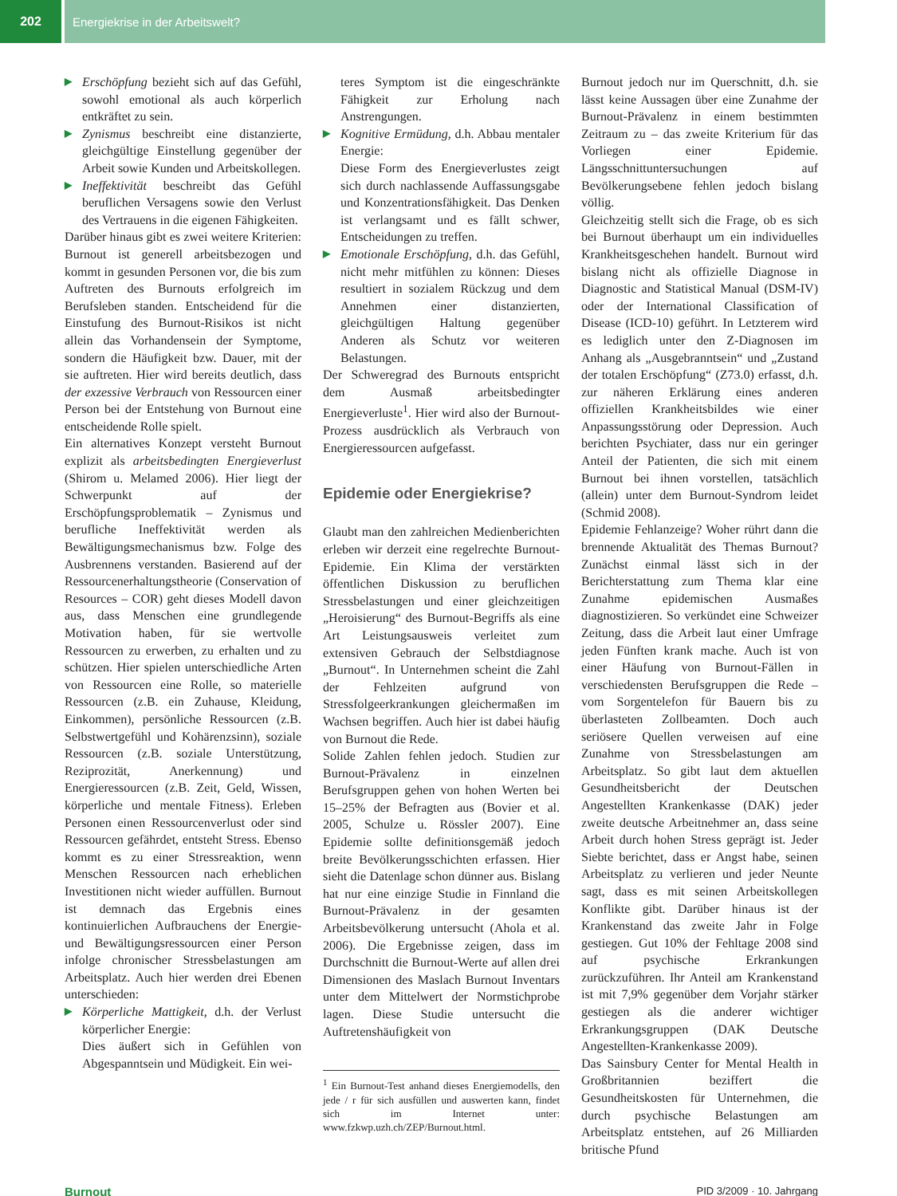202 Energiekrise in der Arbeitswelt?
▶ Erschöpfung bezieht sich auf das Gefühl, sowohl emotional als auch körperlich entkräftet zu sein.
▶ Zynismus beschreibt eine distanzierte, gleichgültige Einstellung gegenüber der Arbeit sowie Kunden und Arbeitskollegen.
▶ Ineffektivität beschreibt das Gefühl beruflichen Versagens sowie den Verlust des Vertrauens in die eigenen Fähigkeiten.
Darüber hinaus gibt es zwei weitere Kriterien: Burnout ist generell arbeitsbezogen und kommt in gesunden Personen vor, die bis zum Auftreten des Burnouts erfolgreich im Berufsleben standen. Entscheidend für die Einstufung des Burnout-Risikos ist nicht allein das Vorhandensein der Symptome, sondern die Häufigkeit bzw. Dauer, mit der sie auftreten. Hier wird bereits deutlich, dass der exzessive Verbrauch von Ressourcen einer Person bei der Entstehung von Burnout eine entscheidende Rolle spielt.
Ein alternatives Konzept versteht Burnout explizit als arbeitsbedingten Energieverlust (Shirom u. Melamed 2006). Hier liegt der Schwerpunkt auf der Erschöpfungsproblematik – Zynismus und berufliche Ineffektivität werden als Bewältigungsmechanismus bzw. Folge des Ausbrennens verstanden. Basierend auf der Ressourcenerhaltungstheorie (Conservation of Resources – COR) geht dieses Modell davon aus, dass Menschen eine grundlegende Motivation haben, für sie wertvolle Ressourcen zu erwerben, zu erhalten und zu schützen. Hier spielen unterschiedliche Arten von Ressourcen eine Rolle, so materielle Ressourcen (z.B. ein Zuhause, Kleidung, Einkommen), persönliche Ressourcen (z.B. Selbstwertgefühl und Kohärenzsinn), soziale Ressourcen (z.B. soziale Unterstützung, Reziprozität, Anerkennung) und Energieressourcen (z.B. Zeit, Geld, Wissen, körperliche und mentale Fitness). Erleben Personen einen Ressourcenverlust oder sind Ressourcen gefährdet, entsteht Stress. Ebenso kommt es zu einer Stressreaktion, wenn Menschen Ressourcen nach erheblichen Investitionen nicht wieder auffüllen. Burnout ist demnach das Ergebnis eines kontinuierlichen Aufbrauchens der Energie-und Bewältigungsressourcen einer Person infolge chronischer Stressbelastungen am Arbeitsplatz. Auch hier werden drei Ebenen unterschieden:
▶ Körperliche Mattigkeit, d.h. der Verlust körperlicher Energie:
Dies äußert sich in Gefühlen von Abgespanntsein und Müdigkeit. Ein wei-
teres Symptom ist die eingeschränkte Fähigkeit zur Erholung nach Anstrengungen.
▶ Kognitive Ermüdung, d.h. Abbau mentaler Energie:
Diese Form des Energieverlustes zeigt sich durch nachlassende Auffassungsgabe und Konzentrationsfähigkeit. Das Denken ist verlangsamt und es fällt schwer, Entscheidungen zu treffen.
▶ Emotionale Erschöpfung, d.h. das Gefühl, nicht mehr mitfühlen zu können: Dieses resultiert in sozialem Rückzug und dem Annehmen einer distanzierten, gleichgültigen Haltung gegenüber Anderen als Schutz vor weiteren Belastungen.
Der Schweregrad des Burnouts entspricht dem Ausmaß arbeitsbedingter Energieverluste<sup>1</sup>. Hier wird also der Burnout-Prozess ausdrücklich als Verbrauch von Energieressourcen aufgefasst.
Epidemie oder Energiekrise?
Glaubt man den zahlreichen Medienberichten erleben wir derzeit eine regelrechte Burnout-Epidemie. Ein Klima der verstärkten öffentlichen Diskussion zu beruflichen Stressbelastungen und einer gleichzeitigen „Heroisierung“ des Burnout-Begriffs als eine Art Leistungsausweis verleitet zum extensiven Gebrauch der Selbstdiagnose „Burnout“. In Unternehmen scheint die Zahl der Fehlzeiten aufgrund von Stressfolgeerkrankungen gleichermaßen im Wachsen begriffen. Auch hier ist dabei häufig von Burnout die Rede.
Solide Zahlen fehlen jedoch. Studien zur Burnout-Prävalenz in einzelnen Berufsgruppen gehen von hohen Werten bei 15–25% der Befragten aus (Bovier et al. 2005, Schulze u. Rössler 2007). Eine Epidemie sollte definitionsgemäß jedoch breite Bevölkerungsschichten erfassen. Hier sieht die Datenlage schon dünner aus. Bislang hat nur eine einzige Studie in Finnland die Burnout-Prävalenz in der gesamten Arbeitsbevölkerung untersucht (Ahola et al. 2006). Die Ergebnisse zeigen, dass im Durchschnitt die Burnout-Werte auf allen drei Dimensionen des Maslach Burnout Inventars unter dem Mittelwert der Normstichprobe lagen. Diese Studie untersucht die Auftretenshäufigkeit von
<sup>1</sup> Ein Burnout-Test anhand dieses Energiemodells, den jede / r für sich ausfüllen und auswerten kann, findet sich im Internet unter: www.fzkwp.uzh.ch/ZEP/Burnout.html.
Burnout jedoch nur im Querschnitt, d.h. sie lässt keine Aussagen über eine Zunahme der Burnout-Prävalenz in einem bestimmten Zeitraum zu – das zweite Kriterium für das Vorliegen einer Epidemie. Längsschnittuntersuchungen auf Bevölkerungsebene fehlen jedoch bislang völlig.
Gleichzeitig stellt sich die Frage, ob es sich bei Burnout überhaupt um ein individuelles Krankheitsgeschehen handelt. Burnout wird bislang nicht als offizielle Diagnose in Diagnostic and Statistical Manual (DSM-IV) oder der International Classification of Disease (ICD-10) geführt. In Letzterem wird es lediglich unter den Z-Diagnosen im Anhang als „Ausgebranntsein“ und „Zustand der totalen Erschöpfung“ (Z73.0) erfasst, d.h. zur näheren Erklärung eines anderen offiziellen Krankheitsbildes wie einer Anpassungsstörung oder Depression. Auch berichten Psychiater, dass nur ein geringer Anteil der Patienten, die sich mit einem Burnout bei ihnen vorstellen, tatsächlich (allein) unter dem Burnout-Syndrom leidet (Schmid 2008).
Epidemie Fehlanzeige? Woher rührt dann die brennende Aktualität des Themas Burnout? Zunächst einmal lässt sich in der Berichterstattung zum Thema klar eine Zunahme epidemischen Ausmaßes diagnostizieren. So verkündet eine Schweizer Zeitung, dass die Arbeit laut einer Umfrage jeden Fünften krank mache. Auch ist von einer Häufung von Burnout-Fällen in verschiedensten Berufsgruppen die Rede – vom Sorgentelefon für Bauern bis zu überlasteten Zollbeamten. Doch auch seriösere Quellen verweisen auf eine Zunahme von Stressbelastungen am Arbeitsplatz. So gibt laut dem aktuellen Gesundheitsbericht der Deutschen Angestellten Krankenkasse (DAK) jeder zweite deutsche Arbeitnehmer an, dass seine Arbeit durch hohen Stress geprägt ist. Jeder Siebte berichtet, dass er Angst habe, seinen Arbeitsplatz zu verlieren und jeder Neunte sagt, dass es mit seinen Arbeitskollegen Konflikte gibt. Darüber hinaus ist der Krankenstand das zweite Jahr in Folge gestiegen. Gut 10% der Fehltage 2008 sind auf psychische Erkrankungen zurückzuführen. Ihr Anteil am Krankenstand ist mit 7,9% gegenüber dem Vorjahr stärker gestiegen als die anderer wichtiger Erkrankungsgruppen (DAK Deutsche Angestellten-Krankenkasse 2009).
Das Sainsbury Center for Mental Health in Großbritannien beziffert die Gesundheitskosten für Unternehmen, die durch psychische Belastungen am Arbeitsplatz entstehen, auf 26 Milliarden britische Pfund
Burnout PID 3/2009 · 10. Jahrgang